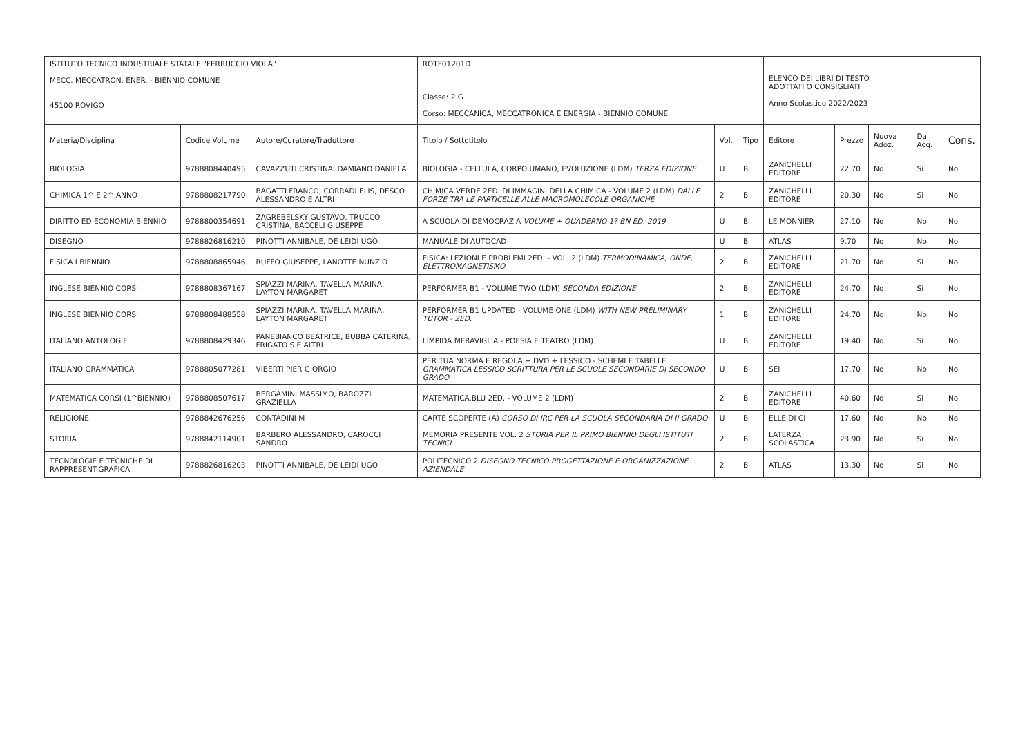| ISTITUTO TECNICO INDUSTRIALE STATALE "FERRUCCIO VIOLA" MECC. MECCATRON. ENER. - BIENNIO COMUNE 45100 ROVIGO | | | ROTF01201D Classe: 2 G Corso: MECCANICA, MECCATRONICA E ENERGIA - BIENNIO COMUNE | | | ELENCO DEI LIBRI DI TESTO ADOTTATI O CONSIGLIATI Anno Scolastico 2022/2023 | | | | |
| Materia/Disciplina | Codice Volume | Autore/Curatore/Traduttore | Titolo / Sottotitolo | Vol. | Tipo | Editore | Prezzo | Nuova Adoz. | Da Acq. | Cons. |
| BIOLOGIA | 9788808440495 | CAVAZZUTI CRISTINA, DAMIANO DANIELA | BIOLOGIA - CELLULA, CORPO UMANO, EVOLUZIONE (LDM) TERZA EDIZIONE | U | B | ZANICHELLI EDITORE | 22.70 | No | Si | No |
| CHIMICA 1^ E 2^ ANNO | 9788808217790 | BAGATTI FRANCO, CORRADI ELIS, DESCO ALESSANDRO E ALTRI | CHIMICA.VERDE 2ED. DI IMMAGINI DELLA CHIMICA - VOLUME 2 (LDM) DALLE FORZE TRA LE PARTICELLE ALLE MACROMOLECOLE ORGANICHE | 2 | B | ZANICHELLI EDITORE | 20.30 | No | Si | No |
| DIRITTO ED ECONOMIA BIENNIO | 9788800354691 | ZAGREBELSKY GUSTAVO, TRUCCO CRISTINA, BACCELI GIUSEPPE | A SCUOLA DI DEMOCRAZIA VOLUME + QUADERNO 1? BN ED. 2019 | U | B | LE MONNIER | 27.10 | No | No | No |
| DISEGNO | 9788826816210 | PINOTTI ANNIBALE, DE LEIDI UGO | MANUALE DI AUTOCAD | U | B | ATLAS | 9.70 | No | No | No |
| FISICA I BIENNIO | 9788808865946 | RUFFO GIUSEPPE, LANOTTE NUNZIO | FISICA: LEZIONI E PROBLEMI 2ED. - VOL. 2 (LDM) TERMODINAMICA, ONDE, ELETTROMAGNETISMO | 2 | B | ZANICHELLI EDITORE | 21.70 | No | Si | No |
| INGLESE BIENNIO CORSI | 9788808367167 | SPIAZZI MARINA, TAVELLA MARINA, LAYTON MARGARET | PERFORMER B1 - VOLUME TWO (LDM) SECONDA EDIZIONE | 2 | B | ZANICHELLI EDITORE | 24.70 | No | Si | No |
| INGLESE BIENNIO CORSI | 9788808488558 | SPIAZZI MARINA, TAVELLA MARINA, LAYTON MARGARET | PERFORMER B1 UPDATED - VOLUME ONE (LDM) WITH NEW PRELIMINARY TUTOR - 2ED. | 1 | B | ZANICHELLI EDITORE | 24.70 | No | No | No |
| ITALIANO ANTOLOGIE | 9788808429346 | PANEBIANCO BEATRICE, BUBBA CATERINA, FRIGATO S E ALTRI | LIMPIDA MERAVIGLIA - POESIA E TEATRO (LDM) | U | B | ZANICHELLI EDITORE | 19.40 | No | Si | No |
| ITALIANO GRAMMATICA | 9788805077281 | VIBERTI PIER GIORGIO | PER TUA NORMA E REGOLA + DVD + LESSICO - SCHEMI E TABELLE GRAMMATICA LESSICO SCRITTURA PER LE SCUOLE SECONDARIE DI SECONDO GRADO | U | B | SEI | 17.70 | No | No | No |
| MATEMATICA CORSI (1^BIENNIO) | 9788808507617 | BERGAMINI MASSIMO, BAROZZI GRAZIELLA | MATEMATICA.BLU 2ED. - VOLUME 2 (LDM) | 2 | B | ZANICHELLI EDITORE | 40.60 | No | Si | No |
| RELIGIONE | 9788842676256 | CONTADINI M | CARTE SCOPERTE (A) CORSO DI IRC PER LA SCUOLA SECONDARIA DI II GRADO | U | B | ELLE DI CI | 17.60 | No | No | No |
| STORIA | 9788842114901 | BARBERO ALESSANDRO, CAROCCI SANDRO | MEMORIA PRESENTE VOL. 2 STORIA PER IL PRIMO BIENNIO DEGLI ISTITUTI TECNICI | 2 | B | LATERZA SCOLASTICA | 23.90 | No | Si | No |
| TECNOLOGIE E TECNICHE DI RAPPRESENT.GRAFICA | 9788826816203 | PINOTTI ANNIBALE, DE LEIDI UGO | POLITECNICO 2 DISEGNO TECNICO PROGETTAZIONE E ORGANIZZAZIONE AZIENDALE | 2 | B | ATLAS | 13.30 | No | Si | No |